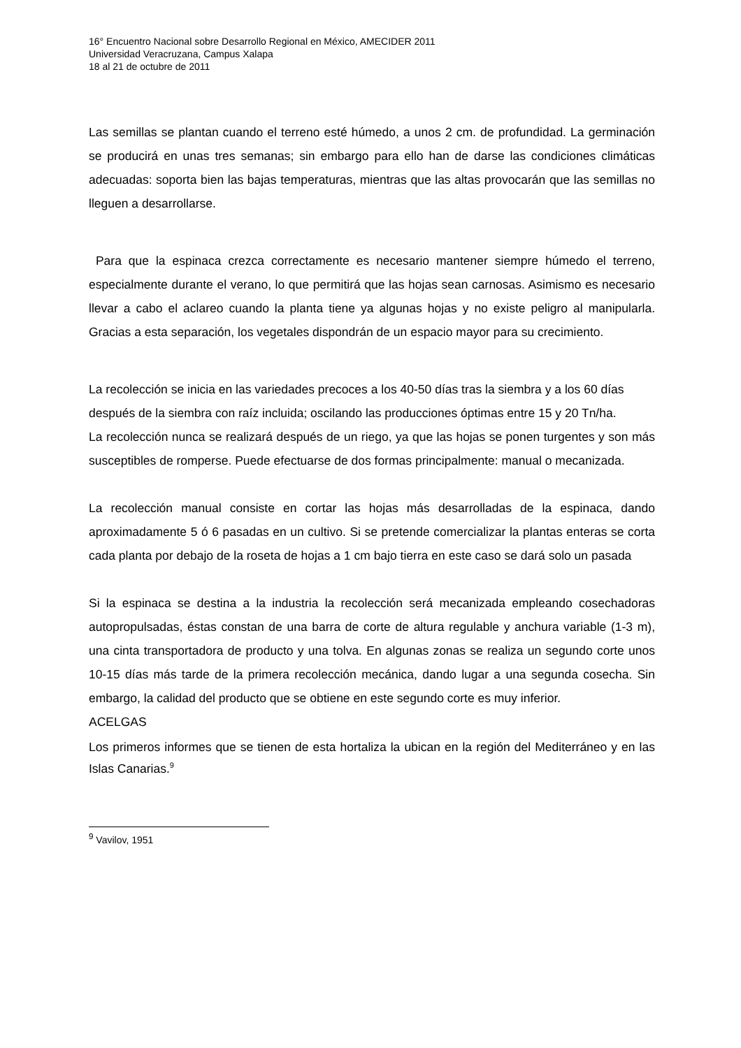16° Encuentro Nacional sobre Desarrollo Regional en México, AMECIDER 2011
Universidad Veracruzana, Campus Xalapa
18 al 21 de octubre de 2011
Las semillas se plantan cuando el terreno esté húmedo, a unos 2 cm. de profundidad. La germinación se producirá en unas tres semanas; sin embargo para ello han de darse las condiciones climáticas adecuadas: soporta bien las bajas temperaturas, mientras que las altas provocarán que las semillas no lleguen a desarrollarse.
Para que la espinaca crezca correctamente es necesario mantener siempre húmedo el terreno, especialmente durante el verano, lo que permitirá que las hojas sean carnosas. Asimismo es necesario llevar a cabo el aclareo cuando la planta tiene ya algunas hojas y no existe peligro al manipularla. Gracias a esta separación, los vegetales dispondrán de un espacio mayor para su crecimiento.
La recolección se inicia en las variedades precoces a los 40-50 días tras la siembra y a los 60 días después de la siembra con raíz incluida; oscilando las producciones óptimas entre 15 y 20 Tn/ha.
La recolección nunca se realizará después de un riego, ya que las hojas se ponen turgentes y son más susceptibles de romperse. Puede efectuarse de dos formas principalmente: manual o mecanizada.
La recolección manual consiste en cortar las hojas más desarrolladas de la espinaca, dando aproximadamente 5 ó 6 pasadas en un cultivo. Si se pretende comercializar la plantas enteras se corta cada planta por debajo de la roseta de hojas a 1 cm bajo tierra en este caso se dará solo un pasada
Si la espinaca se destina a la industria la recolección será mecanizada empleando cosechadoras autopropulsadas, éstas constan de una barra de corte de altura regulable y anchura variable (1-3 m), una cinta transportadora de producto y una tolva. En algunas zonas se realiza un segundo corte unos 10-15 días más tarde de la primera recolección mecánica, dando lugar a una segunda cosecha. Sin embargo, la calidad del producto que se obtiene en este segundo corte es muy inferior.
ACELGAS
Los primeros informes que se tienen de esta hortaliza la ubican en la región del Mediterráneo y en las Islas Canarias.<sup>9</sup>
<sup>9</sup> Vavilov, 1951